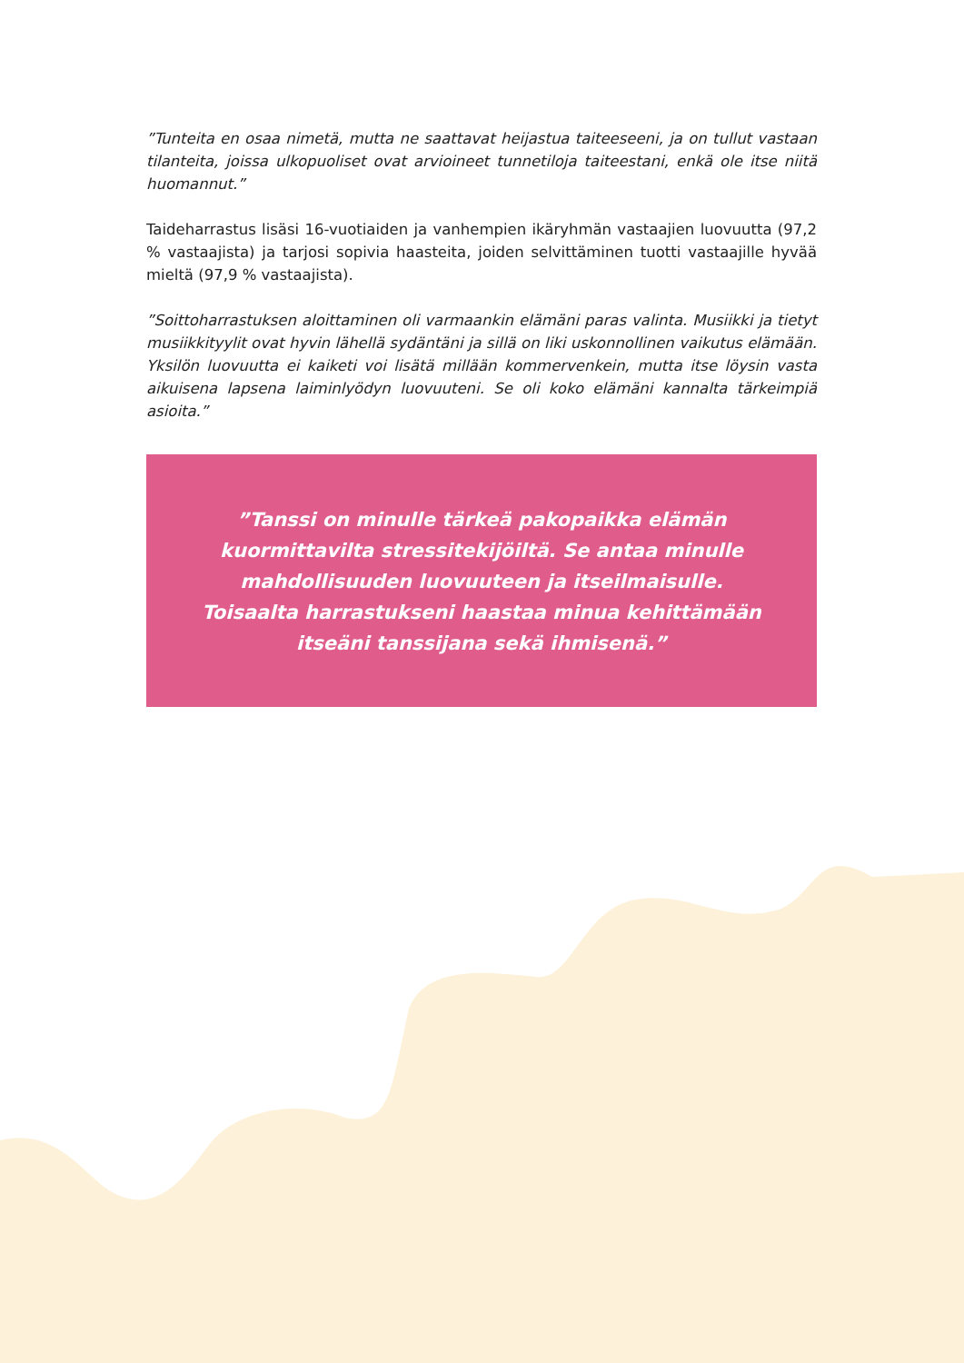”Tunteita en osaa nimetä, mutta ne saattavat heijastua taiteeseeni, ja on tullut vastaan tilanteita, joissa ulkopuoliset ovat arvioineet tunnetiloja taiteestani, enkä ole itse niitä huomannut.”
Taideharrastus lisäsi 16-vuotiaiden ja vanhempien ikäryhmän vastaajien luovuutta (97,2 % vastaajista) ja tarjosi sopivia haasteita, joiden selvittäminen tuotti vastaajille hyvää mieltä (97,9 % vastaajista).
”Soittoharrastuksen aloittaminen oli varmaankin elämäni paras valinta. Musiik­ki ja tietyt musiikkityylit ovat hyvin lähellä sydäntäni ja sillä on liki uskonnollinen vaikutus elämään. Yksilön luovuutta ei kaiketi voi lisätä millään kommervenkein, mutta itse löysin vasta aikuisena lapsena laiminlyödyn luovuuteni. Se oli koko elä­mäni kannalta tärkeimpiä asioita.”
”Tanssi on minulle tärkeä pakopaikka elämän kuormittavilta stressitekijöiltä. Se antaa minulle mahdollisuuden luovuuteen ja itseilmaisulle. Toisaalta harrastukseni haastaa minua kehittämään itseäni tanssijana sekä ihmisenä.”